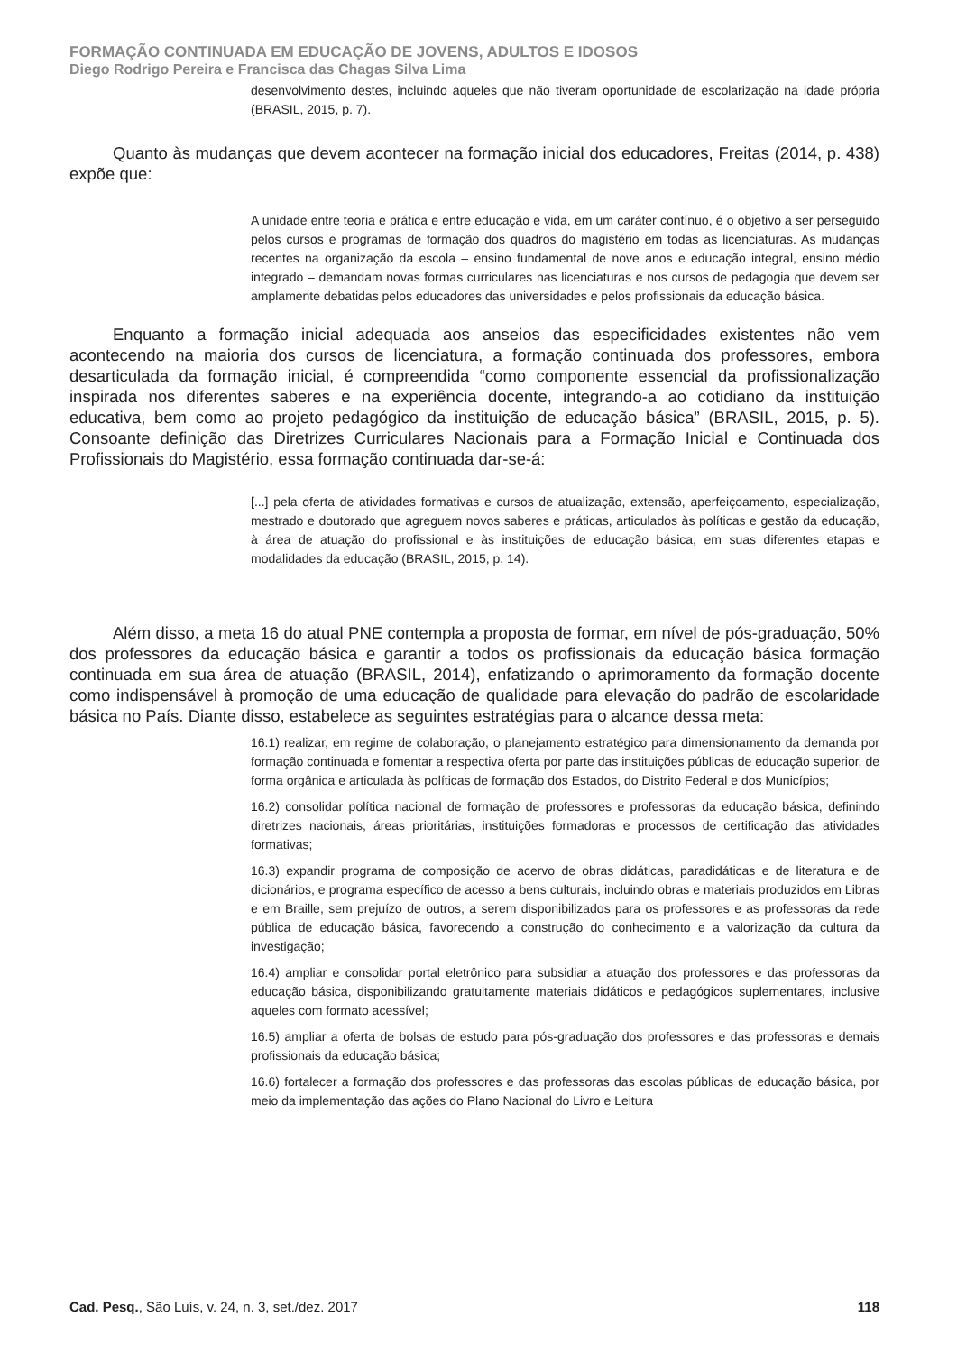FORMAÇÃO CONTINUADA EM EDUCAÇÃO DE JOVENS, ADULTOS E IDOSOS
Diego Rodrigo Pereira e Francisca das Chagas Silva Lima
desenvolvimento destes, incluindo aqueles que não tiveram oportunidade de escolarização na idade própria (BRASIL, 2015, p. 7).
Quanto às mudanças que devem acontecer na formação inicial dos educadores, Freitas (2014, p. 438) expõe que:
A unidade entre teoria e prática e entre educação e vida, em um caráter contínuo, é o objetivo a ser perseguido pelos cursos e programas de formação dos quadros do magistério em todas as licenciaturas. As mudanças recentes na organização da escola – ensino fundamental de nove anos e educação integral, ensino médio integrado – demandam novas formas curriculares nas licenciaturas e nos cursos de pedagogia que devem ser amplamente debatidas pelos educadores das universidades e pelos profissionais da educação básica.
Enquanto a formação inicial adequada aos anseios das especificidades existentes não vem acontecendo na maioria dos cursos de licenciatura, a formação continuada dos professores, embora desarticulada da formação inicial, é compreendida “como componente essencial da profissionalização inspirada nos diferentes saberes e na experiência docente, integrando-a ao cotidiano da instituição educativa, bem como ao projeto pedagógico da instituição de educação básica” (BRASIL, 2015, p. 5). Consoante definição das Diretrizes Curriculares Nacionais para a Formação Inicial e Continuada dos Profissionais do Magistério, essa formação continuada dar-se-á:
[...] pela oferta de atividades formativas e cursos de atualização, extensão, aperfeiçoamento, especialização, mestrado e doutorado que agreguem novos saberes e práticas, articulados às políticas e gestão da educação, à área de atuação do profissional e às instituições de educação básica, em suas diferentes etapas e modalidades da educação (BRASIL, 2015, p. 14).
Além disso, a meta 16 do atual PNE contempla a proposta de formar, em nível de pós-graduação, 50% dos professores da educação básica e garantir a todos os profissionais da educação básica formação continuada em sua área de atuação (BRASIL, 2014), enfatizando o aprimoramento da formação docente como indispensável à promoção de uma educação de qualidade para elevação do padrão de escolaridade básica no País. Diante disso, estabelece as seguintes estratégias para o alcance dessa meta:
16.1) realizar, em regime de colaboração, o planejamento estratégico para dimensionamento da demanda por formação continuada e fomentar a respectiva oferta por parte das instituições públicas de educação superior, de forma orgânica e articulada às políticas de formação dos Estados, do Distrito Federal e dos Municípios;
16.2) consolidar política nacional de formação de professores e professoras da educação básica, definindo diretrizes nacionais, áreas prioritárias, instituições formadoras e processos de certificação das atividades formativas;
16.3) expandir programa de composição de acervo de obras didáticas, paradidáticas e de literatura e de dicionários, e programa específico de acesso a bens culturais, incluindo obras e materiais produzidos em Libras e em Braille, sem prejuízo de outros, a serem disponibilizados para os professores e as professoras da rede pública de educação básica, favorecendo a construção do conhecimento e a valorização da cultura da investigação;
16.4) ampliar e consolidar portal eletrônico para subsidiar a atuação dos professores e das professoras da educação básica, disponibilizando gratuitamente materiais didáticos e pedagógicos suplementares, inclusive aqueles com formato acessível;
16.5) ampliar a oferta de bolsas de estudo para pós-graduação dos professores e das professoras e demais profissionais da educação básica;
16.6) fortalecer a formação dos professores e das professoras das escolas públicas de educação básica, por meio da implementação das ações do Plano Nacional do Livro e Leitura
Cad. Pesq., São Luís, v. 24, n. 3, set./dez. 2017 118